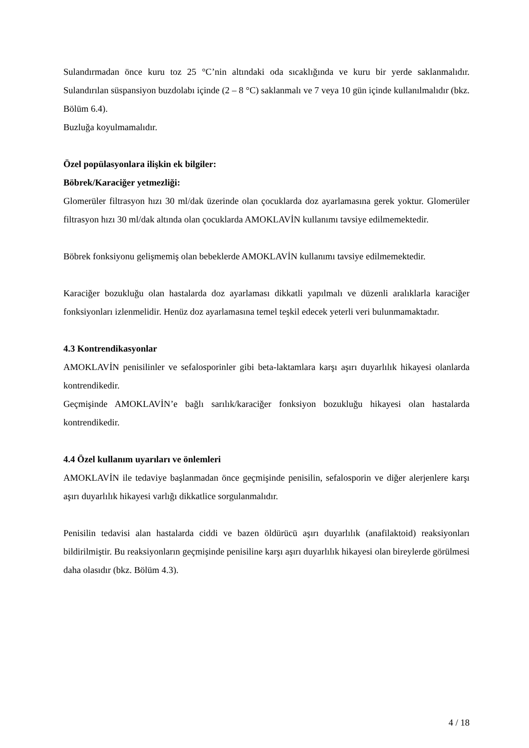Sulandırmadan önce kuru toz 25 °C’nin altındaki oda sıcaklığında ve kuru bir yerde saklanmalıdır. Sulandırılan süspansiyon buzdolabı içinde (2 – 8 °C) saklanmalı ve 7 veya 10 gün içinde kullanılmalıdır (bkz. Bölüm 6.4).
Buzluğa koyulmamalıdır.
Özel popülasyonlara ilişkin ek bilgiler:
Böbrek/Karaciğer yetmezliği:
Glomerüler filtrasyon hızı 30 ml/dak üzerinde olan çocuklarda doz ayarlamasına gerek yoktur. Glomerüler filtrasyon hızı 30 ml/dak altında olan çocuklarda AMOKLAVİN kullanımı tavsiye edilmemektedir.
Böbrek fonksiyonu gelişmemiş olan bebeklerde AMOKLAVİN kullanımı tavsiye edilmemektedir.
Karaciğer bozukluğu olan hastalarda doz ayarlaması dikkatli yapılmalı ve düzenli aralıklarla karaciğer fonksiyonları izlenmelidir. Henüz doz ayarlamasına temel teşkil edecek yeterli veri bulunmamaktadır.
4.3 Kontrendikasyonlar
AMOKLAVİN penisilinler ve sefalosporinler gibi beta-laktamlara karşı aşırı duyarlılık hikayesi olanlarda kontrendikedir.
Geçmişinde AMOKLAVİN’e bağlı sarılık/karaciğer fonksiyon bozukluğu hikayesi olan hastalarda kontrendikedir.
4.4 Özel kullanım uyarıları ve önlemleri
AMOKLAVİN ile tedaviye başlanmadan önce geçmişinde penisilin, sefalosporin ve diğer alerjenlere karşı aşırı duyarlılık hikayesi varlığı dikkatlice sorgulanmalıdır.
Penisilin tedavisi alan hastalarda ciddi ve bazen öldürücü aşırı duyarlılık (anafilaktoid) reaksiyonları bildirilmiştir. Bu reaksiyonların geçmişinde penisiline karşı aşırı duyarlılık hikayesi olan bireylerde görülmesi daha olasıdır (bkz. Bölüm 4.3).
4 / 18